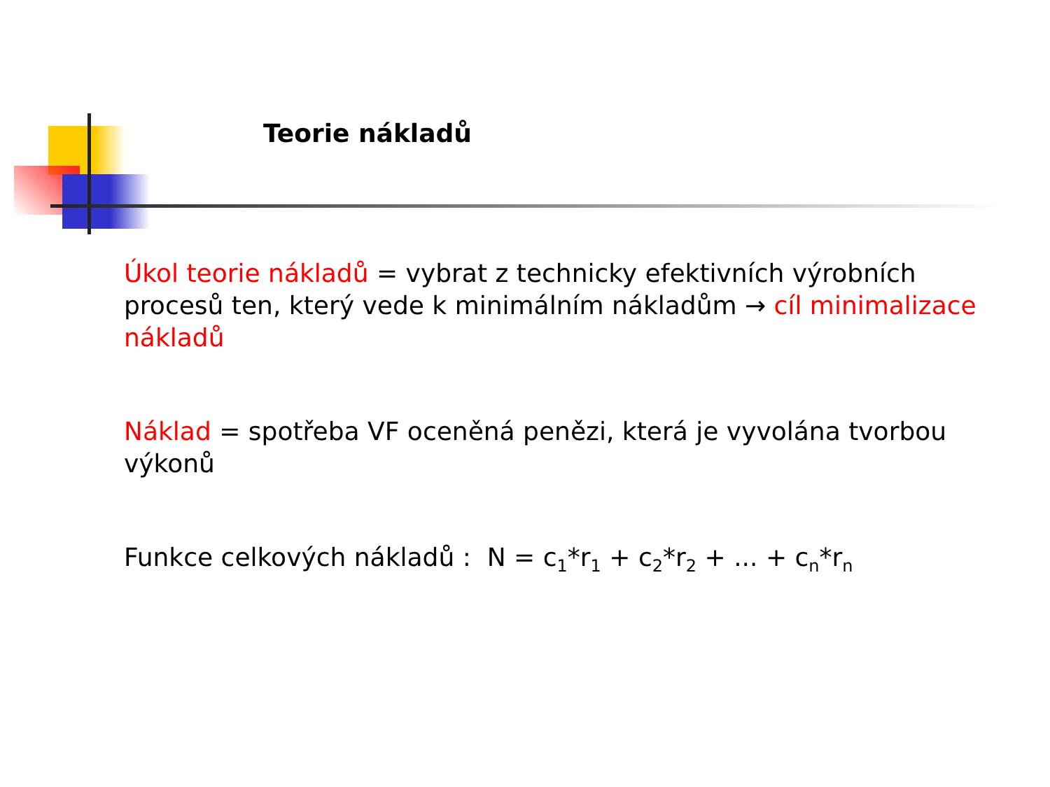Teorie nákladů
Úkol teorie nákladů = vybrat z technicky efektivních výrobních procesů ten, který vede k minimálním nákladům → cíl minimalizace nákladů
Náklad = spotřeba VF oceněná penězi, která je vyvolána tvorbou výkonů
Funkce celkových nákladů : N = c<sub>1</sub>*r<sub>1</sub> + c<sub>2</sub>*r<sub>2</sub> + ... + c<sub>n</sub>*r<sub>n</sub>